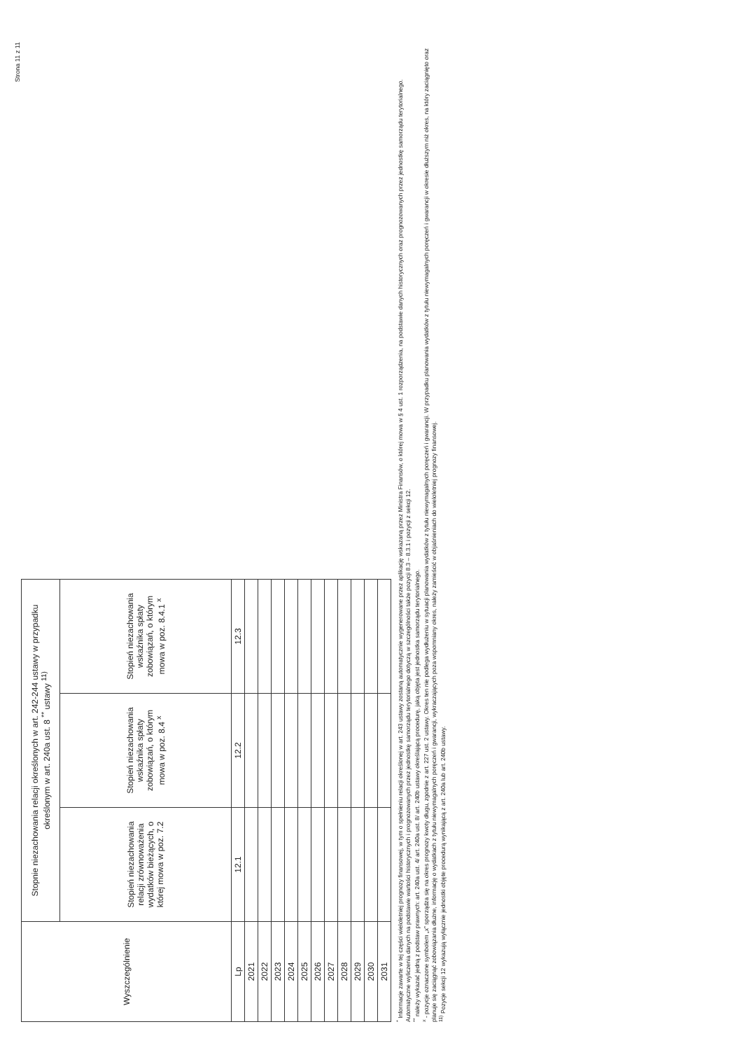Strona 11 z 11
| Wyszczególnienie | Stopnie niezachowania relacji określonych w art. 242-244 ustawy w przypadku określonym w art. 240a ust. 8 <sup>**</sup> ustawy <sup>11)</sup> | | |
| --- | --- | --- | --- |
| | Stopień niezachowania relacji zrównoważenia wydatków bieżących, o której mowa w poz. 7.2 | Stopień niezachowania wskaźnika spłaty zobowiązań, o którym mowa w poz. 8.4 <sup>x</sup> | Stopień niezachowania wskaźnika spłaty zobowiązań, o którym mowa w poz. 8.4.1 <sup>x</sup> |
| Lp | 12.1 | 12.2 | 12.3 |
| 2021 | | | |
| 2022 | | | |
| 2023 | | | |
| 2024 | | | |
| 2025 | | | |
| 2026 | | | |
| 2027 | | | |
| 2028 | | | |
| 2029 | | | |
| 2030 | | | |
| 2031 | | | |
<sup>*</sup> Informacje zawarte w tej części wieloletniej prognozy finansowej, w tym o spełnieniu relacji określonej w art. 243 ustawy zostaną automatycznie wygenerowane przez aplikację wskazaną przez Ministra Finansów, o której mowa w § 4 ust. 1 rozporządzenia, na podstawie danych historycznych oraz prognozowanych przez jednostkę samorządu terytorialnego. Automatyczne wyliczenia danych na podstawie wartości historycznych i prognozowanych przez jednostkę samorządu terytorialnego dotyczą w szczególności także pozycji 8.3 – 8.3.1 i pozycji z sekcji 12.
<sup>**</sup> należy wykazać jedną z podstaw prawnych: art. 240a ust. 4/ art. 240a ust. 8/ art. 240b ustawy określającą procedurę, jaką objęta jest jednostka samorządu terytorialnego.
<sup>x</sup> - pozycje oznaczone symbolem „x” sporządza się na okres prognozy kwoty długu, zgodnie z art. 227 ust. 2 ustawy. Okres ten nie podlega wydłużeniu w sytuacji planowania wydatków z tytułu niewymagalnych poręczeń i gwarancji. W przypadku planowania wydatków z tytułu niewymagalnych poręczeń i gwarancji w okresie dłuższym niż okres, na który zaciągnięto oraz planuje się zaciągnąć zobowiązania dłużne, informację o wydatkach z tytułu niewymagalnych poręczeń i gwarancji, wykraczających poza wspomniany okres, należy zamieścić w objaśnieniach do wieloletniej prognozy finansowej.
<sup>11)</sup> Pozycje sekcji 12 wykazują wyłącznie jednostki objęte procedurą wynikającą z art. 240a lub art. 240b ustawy.